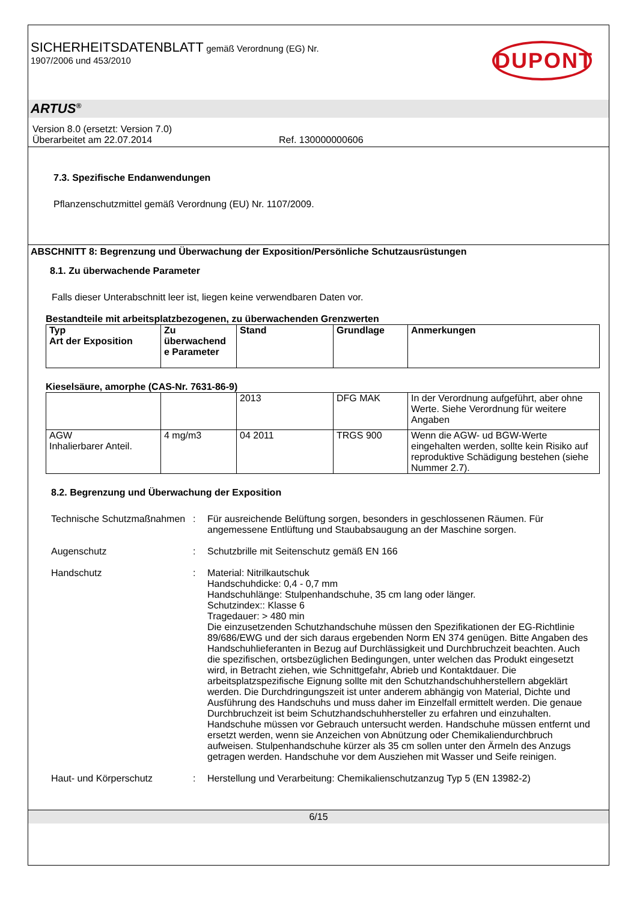SICHERHEITSDATENBLATT gemäß Verordnung (EG) Nr.
1907/2006 und 453/2010
DUPONT
ARTUS<sup>®</sup>
Version 8.0 (ersetzt: Version 7.0)
Überarbeitet am 22.07.2014 Ref. 130000000606
7.3. Spezifische Endanwendungen
Pflanzenschutzmittel gemäß Verordnung (EU) Nr. 1107/2009.
ABSCHNITT 8: Begrenzung und Überwachung der Exposition/Persönliche Schutzausrüstungen
8.1. Zu überwachende Parameter
Falls dieser Unterabschnitt leer ist, liegen keine verwendbaren Daten vor.
Bestandteile mit arbeitsplatzbezogenen, zu überwachenden Grenzwerten
| Typ Art der Exposition | Zu überwachend e Parameter | Stand | Grundlage | Anmerkungen |
| --- | --- | --- | --- | --- |
Kieselsäure, amorphe (CAS-Nr. 7631-86-9)
| | | 2013 | DFG MAK | In der Verordnung aufgeführt, aber ohne Werte. Siehe Verordnung für weitere Angaben |
| AGW Inhalierbarer Anteil. | 4 mg/m3 | 04 2011 | TRGS 900 | Wenn die AGW- ud BGW-Werte eingehalten werden, sollte kein Risiko auf reproduktive Schädigung bestehen (siehe Nummer 2.7). |
8.2. Begrenzung und Überwachung der Exposition
Technische Schutzmaßnahmen
: Für ausreichende Belüftung sorgen, besonders in geschlossenen Räumen. Für angemessene Entlüftung und Staubabsaugung an der Maschine sorgen.
Augenschutz : Schutzbrille mit Seitenschutz gemäß EN 166
Handschutz : Material: Nitrilkautschuk
Handschuhdicke: 0,4 - 0,7 mm
Handschuhlänge: Stulpenhandschuhe, 35 cm lang oder länger.
Schutzindex:: Klasse 6
Tragedauer: > 480 min
Die einzusetzenden Schutzhandschuhe müssen den Spezifikationen der EG-Richtlinie 89/686/EWG und der sich daraus ergebenden Norm EN 374 genügen. Bitte Angaben des Handschuhlieferanten in Bezug auf Durchlässigkeit und Durchbruchzeit beachten. Auch die spezifischen, ortsbezüglichen Bedingungen, unter welchen das Produkt eingesetzt wird, in Betracht ziehen, wie Schnittgefahr, Abrieb und Kontaktdauer. Die arbeitsplatzspezifische Eignung sollte mit den Schutzhandschuhherstellern abgeklärt werden. Die Durchdringungszeit ist unter anderem abhängig von Material, Dichte und Ausführung des Handschuhs und muss daher im Einzelfall ermittelt werden. Die genaue Durchbruchzeit ist beim Schutzhandschuhhersteller zu erfahren und einzuhalten. Handschuhe müssen vor Gebrauch untersucht werden. Handschuhe müssen entfernt und ersetzt werden, wenn sie Anzeichen von Abnützung oder Chemikaliendurchbruch aufweisen. Stulpenhandschuhe kürzer als 35 cm sollen unter den Ärmeln des Anzugs getragen werden. Handschuhe vor dem Ausziehen mit Wasser und Seife reinigen.
Haut- und Körperschutz : Herstellung und Verarbeitung: Chemikalienschutzanzug Typ 5 (EN 13982-2)
6/15